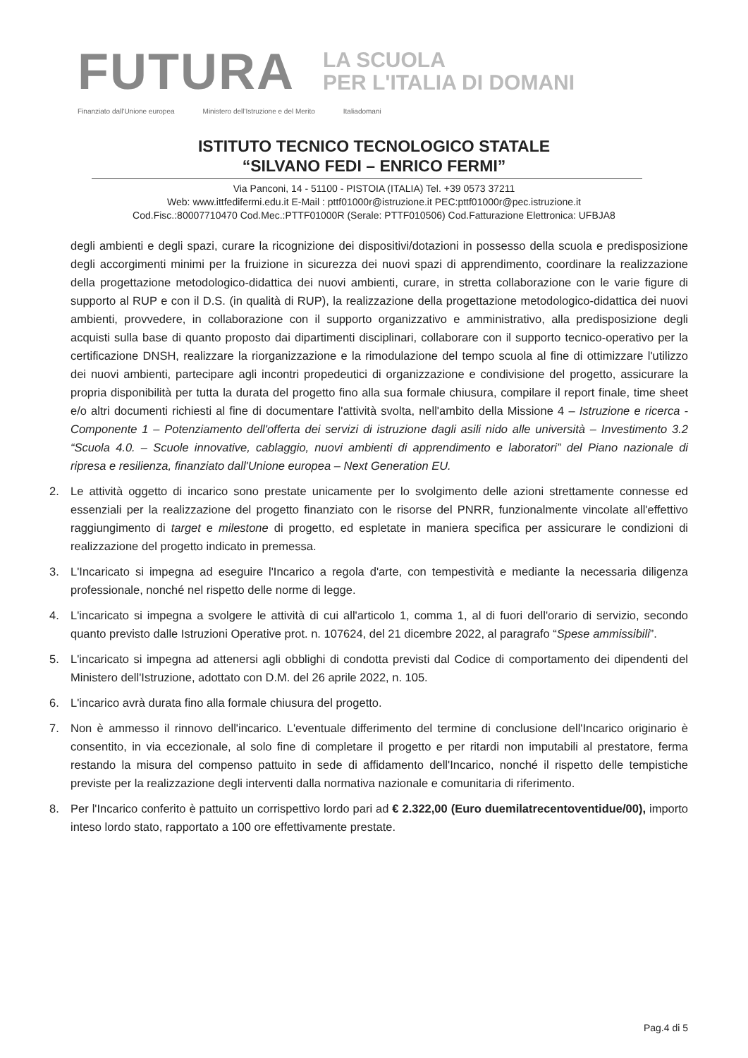FUTURA
LA SCUOLA
PER L'ITALIA DI DOMANI
Finanziato dall'Unione europea Ministero dell'Istruzione e del Merito Italiadomani
ISTITUTO TECNICO TECNOLOGICO STATALE
“SILVANO FEDI – ENRICO FERMI”
Via Panconi, 14 - 51100 - PISTOIA (ITALIA) Tel. +39 0573 37211
Web: www.ittfedifermi.edu.it E-Mail : pttf01000r@istruzione.it PEC:pttf01000r@pec.istruzione.it
Cod.Fisc.:80007710470 Cod.Mec.:PTTF01000R (Serale: PTTF010506) Cod.Fatturazione Elettronica: UFBJA8
degli ambienti e degli spazi, curare la ricognizione dei dispositivi/dotazioni in possesso della scuola e predisposizione degli accorgimenti minimi per la fruizione in sicurezza dei nuovi spazi di apprendimento, coordinare la realizzazione della progettazione metodologico-didattica dei nuovi ambienti, curare, in stretta collaborazione con le varie figure di supporto al RUP e con il D.S. (in qualità di RUP), la realizzazione della progettazione metodologico-didattica dei nuovi ambienti, provvedere, in collaborazione con il supporto organizzativo e amministrativo, alla predisposizione degli acquisti sulla base di quanto proposto dai dipartimenti disciplinari, collaborare con il supporto tecnico-operativo per la certificazione DNSH, realizzare la riorganizzazione e la rimodulazione del tempo scuola al fine di ottimizzare l'utilizzo dei nuovi ambienti, partecipare agli incontri propedeutici di organizzazione e condivisione del progetto, assicurare la propria disponibilità per tutta la durata del progetto fino alla sua formale chiusura, compilare il report finale, time sheet e/o altri documenti richiesti al fine di documentare l'attività svolta, nell'ambito della Missione 4 – Istruzione e ricerca - Componente 1 – Potenziamento dell'offerta dei servizi di istruzione dagli asili nido alle università – Investimento 3.2 “Scuola 4.0. – Scuole innovative, cablaggio, nuovi ambienti di apprendimento e laboratori” del Piano nazionale di ripresa e resilienza, finanziato dall'Unione europea – Next Generation EU.
2. Le attività oggetto di incarico sono prestate unicamente per lo svolgimento delle azioni strettamente connesse ed essenziali per la realizzazione del progetto finanziato con le risorse del PNRR, funzionalmente vincolate all'effettivo raggiungimento di target e milestone di progetto, ed espletate in maniera specifica per assicurare le condizioni di realizzazione del progetto indicato in premessa.
3. L'Incaricato si impegna ad eseguire l'Incarico a regola d'arte, con tempestività e mediante la necessaria diligenza professionale, nonché nel rispetto delle norme di legge.
4. L'incaricato si impegna a svolgere le attività di cui all'articolo 1, comma 1, al di fuori dell'orario di servizio, secondo quanto previsto dalle Istruzioni Operative prot. n. 107624, del 21 dicembre 2022, al paragrafo “Spese ammissibili”.
5. L'incaricato si impegna ad attenersi agli obblighi di condotta previsti dal Codice di comportamento dei dipendenti del Ministero dell'Istruzione, adottato con D.M. del 26 aprile 2022, n. 105.
6. L'incarico avrà durata fino alla formale chiusura del progetto.
7. Non è ammesso il rinnovo dell'incarico. L'eventuale differimento del termine di conclusione dell'Incarico originario è consentito, in via eccezionale, al solo fine di completare il progetto e per ritardi non imputabili al prestatore, ferma restando la misura del compenso pattuito in sede di affidamento dell'Incarico, nonché il rispetto delle tempistiche previste per la realizzazione degli interventi dalla normativa nazionale e comunitaria di riferimento.
8. Per l'Incarico conferito è pattuito un corrispettivo lordo pari ad € 2.322,00 (Euro duemilatrecentoventidue/00), importo inteso lordo stato, rapportato a 100 ore effettivamente prestate.
Pag.4 di 5